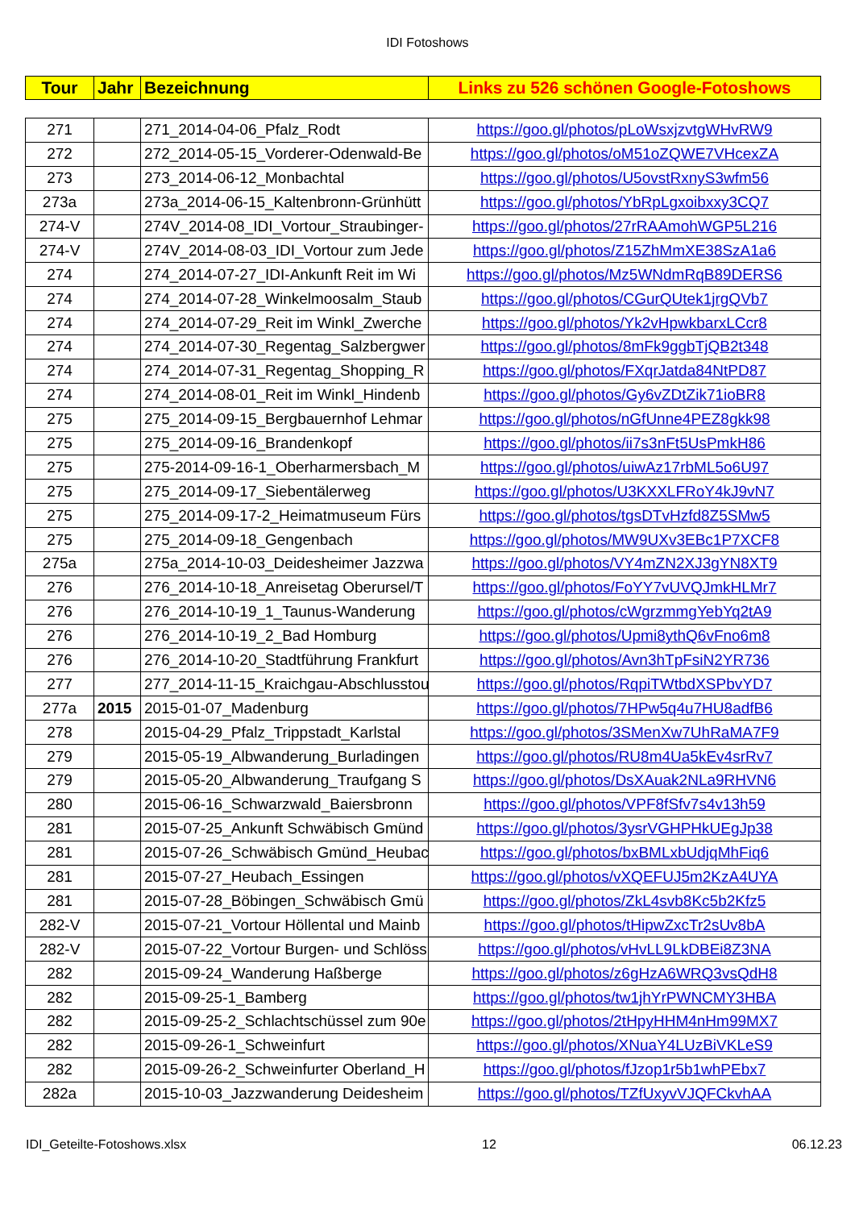IDI Fotoshows
| Tour | Jahr | Bezeichnung | Links zu 526 schönen Google-Fotoshows |
| --- | --- | --- | --- |
| 271 | | 271_2014-04-06_Pfalz_Rodt | https://goo.gl/photos/pLoWsxjzvtgWHvRW9 |
| 272 | | 272_2014-05-15_Vorderer-Odenwald-Be | https://goo.gl/photos/oM51oZQWE7VHcexZA |
| 273 | | 273_2014-06-12_Monbachtal | https://goo.gl/photos/U5ovstRxnyS3wfm56 |
| 273a | | 273a_2014-06-15_Kaltenbronn-Grünhütt | https://goo.gl/photos/YbRpLgxoibxxy3CQ7 |
| 274-V | | 274V_2014-08_IDI_Vortour_Straubinger- | https://goo.gl/photos/27rRAAmohWGP5L216 |
| 274-V | | 274V_2014-08-03_IDI_Vortour zum Jede | https://goo.gl/photos/Z15ZhMmXE38SzA1a6 |
| 274 | | 274_2014-07-27_IDI-Ankunft Reit im Wi | https://goo.gl/photos/Mz5WNdmRqB89DERS6 |
| 274 | | 274_2014-07-28_Winkelmoosalm_Staub | https://goo.gl/photos/CGurQUtek1jrgQVb7 |
| 274 | | 274_2014-07-29_Reit im Winkl_Zwerche | https://goo.gl/photos/Yk2vHpwkbarxLCcr8 |
| 274 | | 274_2014-07-30_Regentag_Salzbergwer | https://goo.gl/photos/8mFk9ggbTjQB2t348 |
| 274 | | 274_2014-07-31_Regentag_Shopping_R | https://goo.gl/photos/FXqrJatda84NtPD87 |
| 274 | | 274_2014-08-01_Reit im Winkl_Hindenb | https://goo.gl/photos/Gy6vZDtZik71ioBR8 |
| 275 | | 275_2014-09-15_Bergbauernhof Lehmar | https://goo.gl/photos/nGfUnne4PEZ8gkk98 |
| 275 | | 275_2014-09-16_Brandenkopf | https://goo.gl/photos/ii7s3nFt5UsPmkH86 |
| 275 | | 275-2014-09-16-1_Oberharmersbach_M | https://goo.gl/photos/uiwAz17rbML5o6U97 |
| 275 | | 275_2014-09-17_Siebentälerweg | https://goo.gl/photos/U3KXXLFRoY4kJ9vN7 |
| 275 | | 275_2014-09-17-2_Heimatmuseum Fürs | https://goo.gl/photos/tgsDTvHzfd8Z5SMw5 |
| 275 | | 275_2014-09-18_Gengenbach | https://goo.gl/photos/MW9UXv3EBc1P7XCF8 |
| 275a | | 275a_2014-10-03_Deidesheimer Jazzwa | https://goo.gl/photos/VY4mZN2XJ3gYN8XT9 |
| 276 | | 276_2014-10-18_Anreisetag Oberursel/T | https://goo.gl/photos/FoYY7vUVQJmkHLMr7 |
| 276 | | 276_2014-10-19_1_Taunus-Wanderung | https://goo.gl/photos/cWgrzmmgYebYq2tA9 |
| 276 | | 276_2014-10-19_2_Bad Homburg | https://goo.gl/photos/Upmi8ythQ6vFno6m8 |
| 276 | | 276_2014-10-20_Stadtführung Frankfurt | https://goo.gl/photos/Avn3hTpFsiN2YR736 |
| 277 | | 277_2014-11-15_Kraichgau-Abschlusstou | https://goo.gl/photos/RqpiTWtbdXSPbvYD7 |
| 277a | 2015 | 2015-01-07_Madenburg | https://goo.gl/photos/7HPw5q4u7HU8adfB6 |
| 278 | | 2015-04-29_Pfalz_Trippstadt_Karlstal | https://goo.gl/photos/3SMenXw7UhRaMA7F9 |
| 279 | | 2015-05-19_Albwanderung_Burladingen | https://goo.gl/photos/RU8m4Ua5kEv4srRv7 |
| 279 | | 2015-05-20_Albwanderung_Traufgang S | https://goo.gl/photos/DsXAuak2NLa9RHVN6 |
| 280 | | 2015-06-16_Schwarzwald_Baiersbronn | https://goo.gl/photos/VPF8fSfv7s4v13h59 |
| 281 | | 2015-07-25_Ankunft Schwäbisch Gmünd | https://goo.gl/photos/3ysrVGHPHkUEgJp38 |
| 281 | | 2015-07-26_Schwäbisch Gmünd_Heubac | https://goo.gl/photos/bxBMLxbUdjqMhFiq6 |
| 281 | | 2015-07-27_Heubach_Essingen | https://goo.gl/photos/vXQEFUJ5m2KzA4UYA |
| 281 | | 2015-07-28_Böbingen_Schwäbisch Gmü | https://goo.gl/photos/ZkL4svb8Kc5b2Kfz5 |
| 282-V | | 2015-07-21_Vortour Höllental und Mainb | https://goo.gl/photos/tHipwZxcTr2sUv8bA |
| 282-V | | 2015-07-22_Vortour Burgen- und Schlöss | https://goo.gl/photos/vHvLL9LkDBEi8Z3NA |
| 282 | | 2015-09-24_Wanderung Haßberge | https://goo.gl/photos/z6gHzA6WRQ3vsQdH8 |
| 282 | | 2015-09-25-1_Bamberg | https://goo.gl/photos/tw1jhYrPWNCMY3HBA |
| 282 | | 2015-09-25-2_Schlachtschüssel zum 90e | https://goo.gl/photos/2tHpyHHM4nHm99MX7 |
| 282 | | 2015-09-26-1_Schweinfurt | https://goo.gl/photos/XNuaY4LUzBiVKLeS9 |
| 282 | | 2015-09-26-2_Schweinfurter Oberland_H | https://goo.gl/photos/fJzop1r5b1whPEbx7 |
| 282a | | 2015-10-03_Jazzwanderung Deidesheim | https://goo.gl/photos/TZfUxyvVJQFCkvhAA |
IDI_Geteilte-Fotoshows.xlsx 12 06.12.23